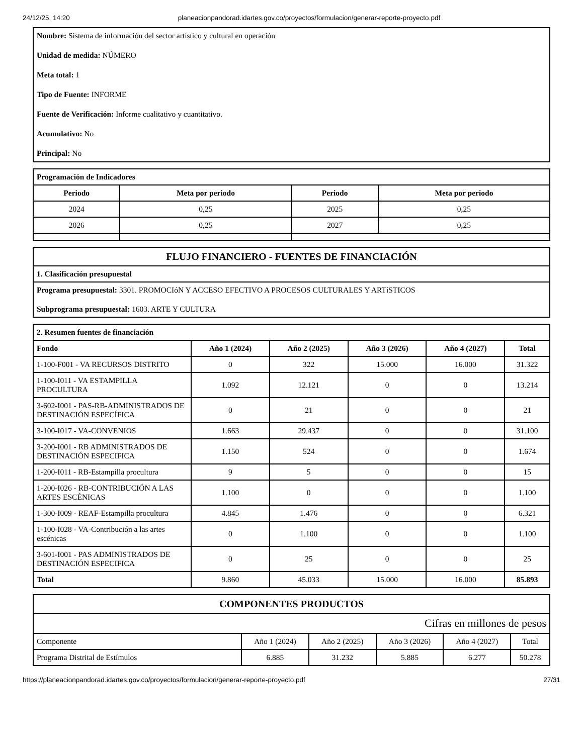24/12/25, 14:20 planeacionpandorad.idartes.gov.co/proyectos/formulacion/generar-reporte-proyecto.pdf
Nombre: Sistema de información del sector artístico y cultural en operación
Unidad de medida: NÚMERO
Meta total: 1
Tipo de Fuente: INFORME
Fuente de Verificación: Informe cualitativo y cuantitativo.
Acumulativo: No
Principal: No
| Programación de Indicadores | | | |
| Periodo | Meta por periodo | Periodo | Meta por periodo |
| 2024 | 0,25 | 2025 | 0,25 |
| 2026 | 0,25 | 2027 | 0,25 |
| FLUJO FINANCIERO - FUENTES DE FINANCIACIÓN |
| 1. Clasificación presupuestal |
| Programa presupuestal: 3301. PROMOCIóN Y ACCESO EFECTIVO A PROCESOS CULTURALES Y ARTíSTICOS Subprograma presupuestal: 1603. ARTE Y CULTURA |
| 2. Resumen fuentes de financiación | | | | | |
| Fondo | Año 1 (2024) | Año 2 (2025) | Año 3 (2026) | Año 4 (2027) | Total |
| 1-100-F001 - VA RECURSOS DISTRITO | 0 | 322 | 15.000 | 16.000 | 31.322 |
| 1-100-I011 - VA ESTAMPILLA PROCULTURA | 1.092 | 12.121 | 0 | 0 | 13.214 |
| 3-602-I001 - PAS-RB-ADMINISTRADOS DE DESTINACIÓN ESPECÍFICA | 0 | 21 | 0 | 0 | 21 |
| 3-100-I017 - VA-CONVENIOS | 1.663 | 29.437 | 0 | 0 | 31.100 |
| 3-200-I001 - RB ADMINISTRADOS DE DESTINACIÓN ESPECIFICA | 1.150 | 524 | 0 | 0 | 1.674 |
| 1-200-I011 - RB-Estampilla procultura | 9 | 5 | 0 | 0 | 15 |
| 1-200-I026 - RB-CONTRIBUCIÓN A LAS ARTES ESCÉNICAS | 1.100 | 0 | 0 | 0 | 1.100 |
| 1-300-I009 - REAF-Estampilla procultura | 4.845 | 1.476 | 0 | 0 | 6.321 |
| 1-100-I028 - VA-Contribución a las artes escénicas | 0 | 1.100 | 0 | 0 | 1.100 |
| 3-601-I001 - PAS ADMINISTRADOS DE DESTINACIÓN ESPECIFICA | 0 | 25 | 0 | 0 | 25 |
| Total | 9.860 | 45.033 | 15.000 | 16.000 | 85.893 |
| COMPONENTES PRODUCTOS | | | | | |
| Cifras en millones de pesos | | | | | |
| Componente | Año 1 (2024) | Año 2 (2025) | Año 3 (2026) | Año 4 (2027) | Total |
| Programa Distrital de Estímulos | 6.885 | 31.232 | 5.885 | 6.277 | 50.278 |
https://planeacionpandorad.idartes.gov.co/proyectos/formulacion/generar-reporte-proyecto.pdf 27/31